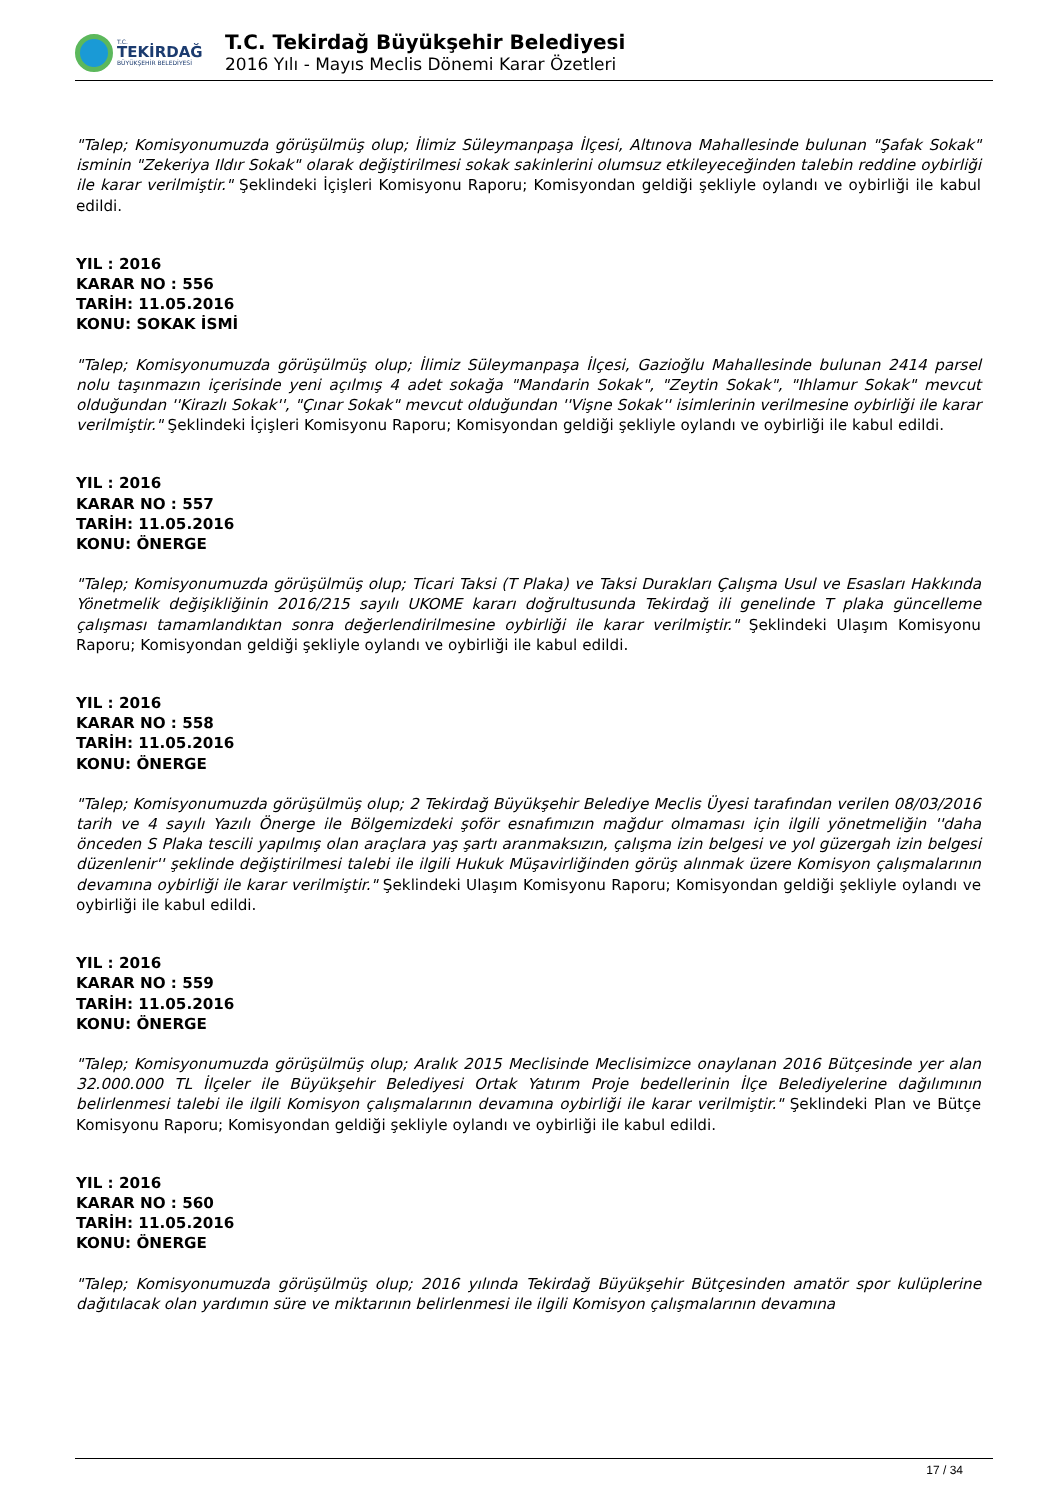T.C.
TEKİRDAĞ
BÜYÜKŞEHİR BELEDİYESİ
T.C. Tekirdağ Büyükşehir Belediyesi
2016 Yılı - Mayıs Meclis Dönemi Karar Özetleri
"Talep; Komisyonumuzda görüşülmüş olup; İlimiz Süleymanpaşa İlçesi, Altınova Mahallesinde bulunan "Şafak Sokak" isminin "Zekeriya Ildır Sokak" olarak değiştirilmesi sokak sakinlerini olumsuz etkileyeceğinden talebin reddine oybirliği ile karar verilmiştir." Şeklindeki İçişleri Komisyonu Raporu; Komisyondan geldiği şekliyle oylandı ve oybirliği ile kabul edildi.
YIL : 2016
KARAR NO : 556
TARİH: 11.05.2016
KONU: SOKAK İSMİ
"Talep; Komisyonumuzda görüşülmüş olup; İlimiz Süleymanpaşa İlçesi, Gazioğlu Mahallesinde bulunan 2414 parsel nolu taşınmazın içerisinde yeni açılmış 4 adet sokağa "Mandarin Sokak", "Zeytin Sokak", "Ihlamur Sokak" mevcut olduğundan ''Kirazlı Sokak'', "Çınar Sokak" mevcut olduğundan ''Vişne Sokak'' isimlerinin verilmesine oybirliği ile karar verilmiştir." Şeklindeki İçişleri Komisyonu Raporu; Komisyondan geldiği şekliyle oylandı ve oybirliği ile kabul edildi.
YIL : 2016
KARAR NO : 557
TARİH: 11.05.2016
KONU: ÖNERGE
"Talep; Komisyonumuzda görüşülmüş olup; Ticari Taksi (T Plaka) ve Taksi Durakları Çalışma Usul ve Esasları Hakkında Yönetmelik değişikliğinin 2016/215 sayılı UKOME kararı doğrultusunda Tekirdağ ili genelinde T plaka güncelleme çalışması tamamlandıktan sonra değerlendirilmesine oybirliği ile karar verilmiştir." Şeklindeki Ulaşım Komisyonu Raporu; Komisyondan geldiği şekliyle oylandı ve oybirliği ile kabul edildi.
YIL : 2016
KARAR NO : 558
TARİH: 11.05.2016
KONU: ÖNERGE
"Talep; Komisyonumuzda görüşülmüş olup; 2 Tekirdağ Büyükşehir Belediye Meclis Üyesi tarafından verilen 08/03/2016 tarih ve 4 sayılı Yazılı Önerge ile Bölgemizdeki şoför esnafımızın mağdur olmaması için ilgili yönetmeliğin ''daha önceden S Plaka tescili yapılmış olan araçlara yaş şartı aranmaksızın, çalışma izin belgesi ve yol güzergah izin belgesi düzenlenir'' şeklinde değiştirilmesi talebi ile ilgili Hukuk Müşavirliğinden görüş alınmak üzere Komisyon çalışmalarının devamına oybirliği ile karar verilmiştir." Şeklindeki Ulaşım Komisyonu Raporu; Komisyondan geldiği şekliyle oylandı ve oybirliği ile kabul edildi.
YIL : 2016
KARAR NO : 559
TARİH: 11.05.2016
KONU: ÖNERGE
"Talep; Komisyonumuzda görüşülmüş olup; Aralık 2015 Meclisinde Meclisimizce onaylanan 2016 Bütçesinde yer alan 32.000.000 TL İlçeler ile Büyükşehir Belediyesi Ortak Yatırım Proje bedellerinin İlçe Belediyelerine dağılımının belirlenmesi talebi ile ilgili Komisyon çalışmalarının devamına oybirliği ile karar verilmiştir." Şeklindeki Plan ve Bütçe Komisyonu Raporu; Komisyondan geldiği şekliyle oylandı ve oybirliği ile kabul edildi.
YIL : 2016
KARAR NO : 560
TARİH: 11.05.2016
KONU: ÖNERGE
"Talep; Komisyonumuzda görüşülmüş olup; 2016 yılında Tekirdağ Büyükşehir Bütçesinden amatör spor kulüplerine dağıtılacak olan yardımın süre ve miktarının belirlenmesi ile ilgili Komisyon çalışmalarının devamına
17 / 34